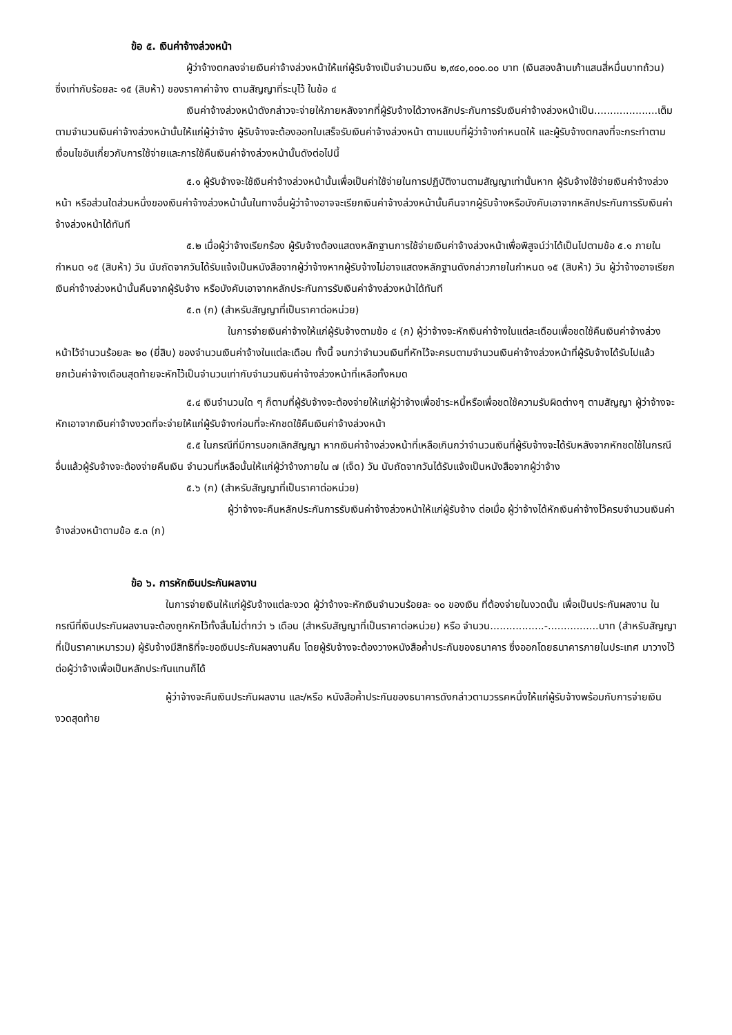ข้อ ๕. เงินค่าจ้างล่วงหน้า
ผู้ว่าจ้างตกลงจ่ายเงินค่าจ้างล่วงหน้าให้แก่ผู้รับจ้างเป็นจำนวนเงิน ๒,๙๔๐,๐๐๐.๐๐ บาท (เงินสองล้านเก้าแสนสี่หมื่นบาทถ้วน) ซึ่งเท่ากับร้อยละ ๑๕ (สิบห้า) ของราคาค่าจ้าง ตามสัญญาที่ระบุไว้ ในข้อ ๔
เงินค่าจ้างล่วงหน้าดังกล่าวจะจ่ายให้ภายหลังจากที่ผู้รับจ้างได้วางหลักประกันการรับเงินค่าจ้างล่วงหน้าเป็น....................เต็มตามจำนวนเงินค่าจ้างล่วงหน้านั้นให้แก่ผู้ว่าจ้าง ผู้รับจ้างจะต้องออกใบเสร็จรับเงินค่าจ้างล่วงหน้า ตามแบบที่ผู้ว่าจ้างกำหนดให้ และผู้รับจ้างตกลงที่จะกระทำตามเงื่อนไขอันเกี่ยวกับการใช้จ่ายและการใช้คืนเงินค่าจ้างล่วงหน้านั้นดังต่อไปนี้
๕.๑ ผู้รับจ้างจะใช้เงินค่าจ้างล่วงหน้านั้นเพื่อเป็นค่าใช้จ่ายในการปฏิบัติงานตามสัญญาเท่านั้นหาก ผู้รับจ้างใช้จ่ายเงินค่าจ้างล่วงหน้า หรือส่วนใดส่วนหนึ่งของเงินค่าจ้างล่วงหน้านั้นในทางอื่นผู้ว่าจ้างอาจจะเรียกเงินค่าจ้างล่วงหน้านั้นคืนจากผู้รับจ้างหรือบังคับเอาจากหลักประกันการรับเงินค่าจ้างล่วงหน้าได้ทันที
๕.๒ เมื่อผู้ว่าจ้างเรียกร้อง ผู้รับจ้างต้องแสดงหลักฐานการใช้จ่ายเงินค่าจ้างล่วงหน้าเพื่อพิสูจน์ว่าได้เป็นไปตามข้อ ๕.๑ ภายในกำหนด ๑๕ (สิบห้า) วัน นับถัดจากวันได้รับแจ้งเป็นหนังสือจากผู้ว่าจ้างหากผู้รับจ้างไม่อาจแสดงหลักฐานดังกล่าวภายในกำหนด ๑๕ (สิบห้า) วัน ผู้ว่าจ้างอาจเรียกเงินค่าจ้างล่วงหน้านั้นคืนจากผู้รับจ้าง หรือบังคับเอาจากหลักประกันการรับเงินค่าจ้างล่วงหน้าได้ทันที
๕.๓ (ก) (สำหรับสัญญาที่เป็นราคาต่อหน่วย)
ในการจ่ายเงินค่าจ้างให้แก่ผู้รับจ้างตามข้อ ๔ (ก) ผู้ว่าจ้างจะหักเงินค่าจ้างในแต่ละเดือนเพื่อชดใช้คืนเงินค่าจ้างล่วงหน้าไว้จำนวนร้อยละ ๒๐ (ยี่สิบ) ของจำนวนเงินค่าจ้างในแต่ละเดือน ทั้งนี้ จนกว่าจำนวนเงินที่หักไว้จะครบตามจำนวนเงินค่าจ้างล่วงหน้าที่ผู้รับจ้างได้รับไปแล้ว ยกเว้นค่าจ้างเดือนสุดท้ายจะหักไว้เป็นจำนวนเท่ากับจำนวนเงินค่าจ้างล่วงหน้าที่เหลือทั้งหมด
๕.๔ เงินจำนวนใด ๆ ก็ตามที่ผู้รับจ้างจะต้องจ่ายให้แก่ผู้ว่าจ้างเพื่อชำระหนี้หรือเพื่อชดใช้ความรับผิดต่างๆ ตามสัญญา ผู้ว่าจ้างจะหักเอาจากเงินค่าจ้างงวดที่จะจ่ายให้แก่ผู้รับจ้างก่อนที่จะหักชดใช้คืนเงินค่าจ้างล่วงหน้า
๕.๕ ในกรณีที่มีการบอกเลิกสัญญา หากเงินค่าจ้างล่วงหน้าที่เหลือเกินกว่าจำนวนเงินที่ผู้รับจ้างจะได้รับหลังจากหักชดใช้ในกรณีอื่นแล้วผู้รับจ้างจะต้องจ่ายคืนเงิน จำนวนที่เหลือนั้นให้แก่ผู้ว่าจ้างภายใน ๗ (เจ็ด) วัน นับถัดจากวันได้รับแจ้งเป็นหนังสือจากผู้ว่าจ้าง
๕.๖ (ก) (สำหรับสัญญาที่เป็นราคาต่อหน่วย)
ผู้ว่าจ้างจะคืนหลักประกันการรับเงินค่าจ้างล่วงหน้าให้แก่ผู้รับจ้าง ต่อเมื่อ ผู้ว่าจ้างได้หักเงินค่าจ้างไว้ครบจำนวนเงินค่าจ้างล่วงหน้าตามข้อ ๕.๓ (ก)
ข้อ ๖. การหักเงินประกันผลงาน
ในการจ่ายเงินให้แก่ผู้รับจ้างแต่ละงวด ผู้ว่าจ้างจะหักเงินจำนวนร้อยละ ๑๐ ของเงิน ที่ต้องจ่ายในงวดนั้น เพื่อเป็นประกันผลงาน ในกรณีที่เงินประกันผลงานจะต้องถูกหักไว้ทั้งสิ้นไม่ต่ำกว่า ๖ เดือน (สำหรับสัญญาที่เป็นราคาต่อหน่วย) หรือ จำนวน.................-................บาท (สำหรับสัญญาที่เป็นราคาเหมารวม) ผู้รับจ้างมีสิทธิที่จะขอเงินประกันผลงานคืน โดยผู้รับจ้างจะต้องวางหนังสือค้ำประกันของธนาคาร ซึ่งออกโดยธนาคารภายในประเทศ มาวางไว้ต่อผู้ว่าจ้างเพื่อเป็นหลักประกันแทนก็ได้
ผู้ว่าจ้างจะคืนเงินประกันผลงาน และ/หรือ หนังสือค้ำประกันของธนาคารดังกล่าวตามวรรคหนึ่งให้แก่ผู้รับจ้างพร้อมกับการจ่ายเงินงวดสุดท้าย